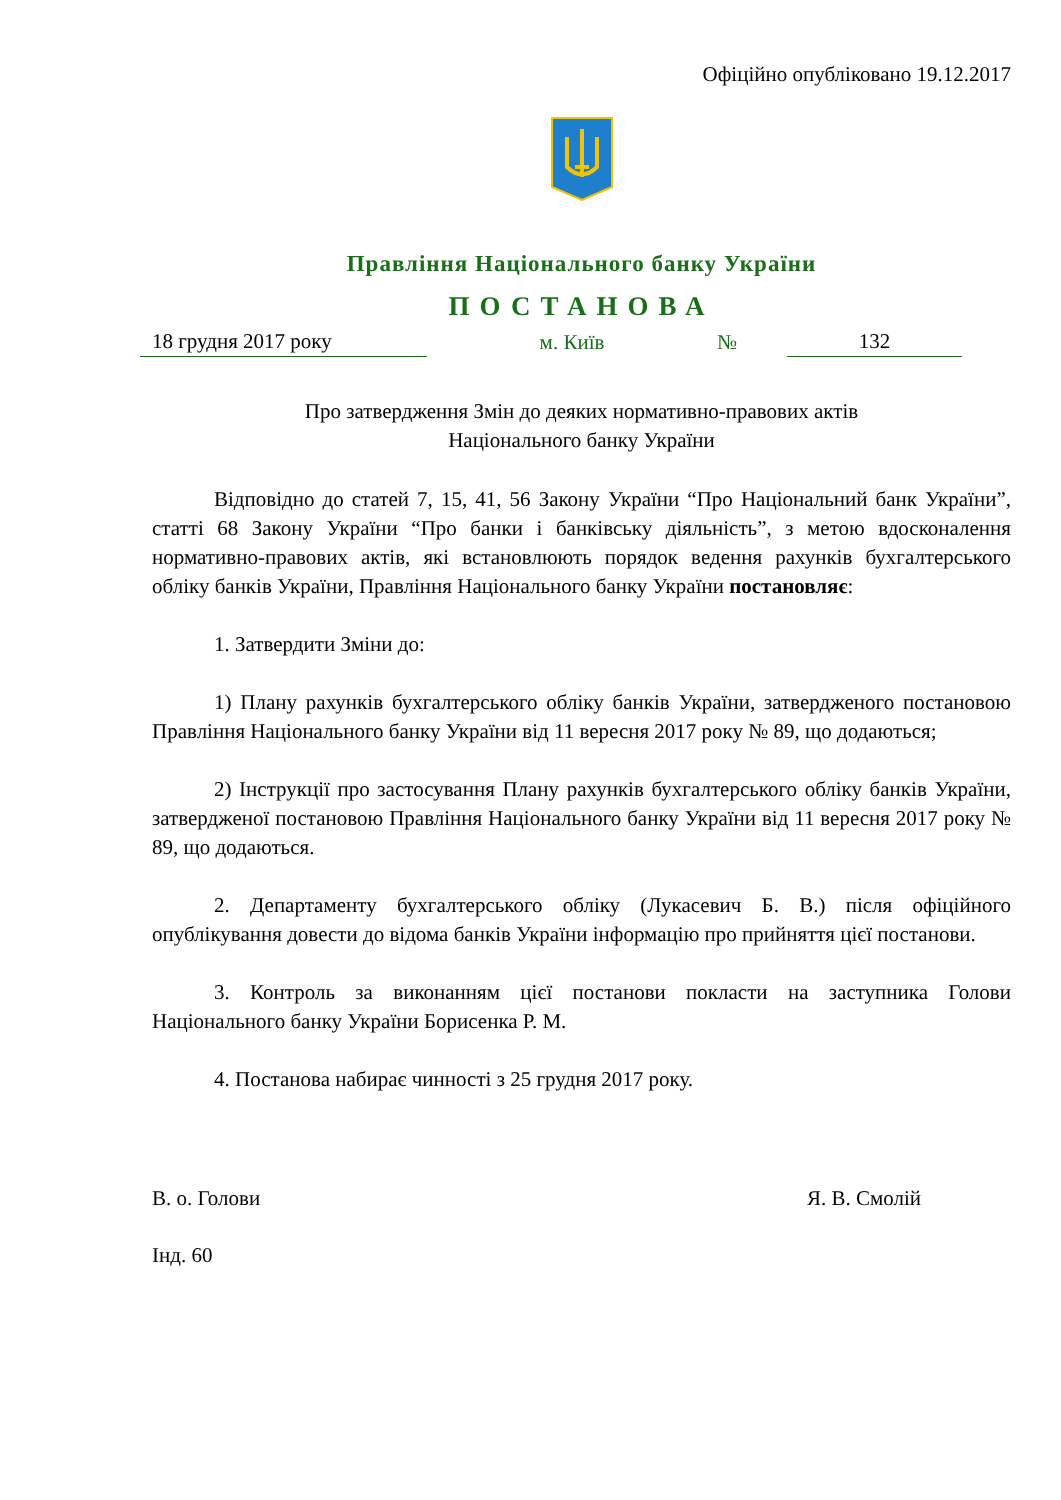Офіційно опубліковано 19.12.2017
Правління Національного банку України
ПОСТАНОВА
18 грудня 2017 року
м. Київ
№
132
Про затвердження Змін до деяких нормативно-правових актів
Національного банку України
Відповідно до статей 7, 15, 41, 56 Закону України “Про Національний банк України”, статті 68 Закону України “Про банки і банківську діяльність”, з метою вдосконалення нормативно-правових актів, які встановлюють порядок ведення рахунків бухгалтерського обліку банків України, Правління Національного банку України постановляє:
1. Затвердити Зміни до:
1) Плану рахунків бухгалтерського обліку банків України, затвердженого постановою Правління Національного банку України від 11 вересня 2017 року № 89, що додаються;
2) Інструкції про застосування Плану рахунків бухгалтерського обліку банків України, затвердженої постановою Правління Національного банку України від 11 вересня 2017 року № 89, що додаються.
2. Департаменту бухгалтерського обліку (Лукасевич Б. В.) після офіційного опублікування довести до відома банків України інформацію про прийняття цієї постанови.
3. Контроль за виконанням цієї постанови покласти на заступника Голови Національного банку України Борисенка Р. М.
4. Постанова набирає чинності з 25 грудня 2017 року.
В. о. Голови Я. В. Смолій
Інд. 60